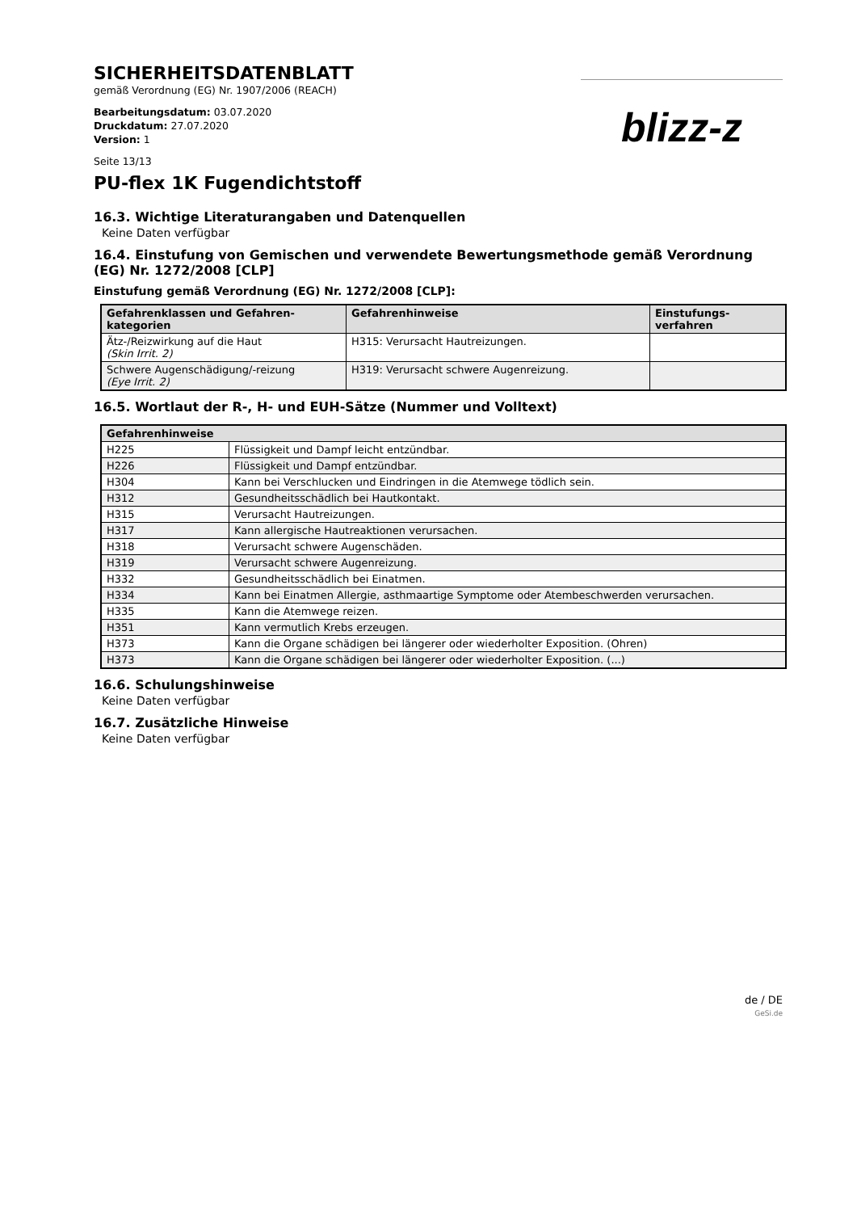SICHERHEITSDATENBLATT
gemäß Verordnung (EG) Nr. 1907/2006 (REACH)
Bearbeitungsdatum: 03.07.2020
Druckdatum: 27.07.2020
Version: 1
Seite 13/13
blizz-z
PU-flex 1K Fugendichtstoff
16.3. Wichtige Literaturangaben und Datenquellen
Keine Daten verfügbar
16.4. Einstufung von Gemischen und verwendete Bewertungsmethode gemäß Verordnung (EG) Nr. 1272/2008 [CLP]
Einstufung gemäß Verordnung (EG) Nr. 1272/2008 [CLP]:
| Gefahrenklassen und Gefahren-kategorien | Gefahrenhinweise | Einstufungs-verfahren |
| --- | --- | --- |
| Ätz-/Reizwirkung auf die Haut (Skin Irrit. 2) | H315: Verursacht Hautreizungen. | |
| Schwere Augenschädigung/-reizung (Eye Irrit. 2) | H319: Verursacht schwere Augenreizung. | |
16.5. Wortlaut der R-, H- und EUH-Sätze (Nummer und Volltext)
| Gefahrenhinweise | |
| --- | --- |
| H225 | Flüssigkeit und Dampf leicht entzündbar. |
| H226 | Flüssigkeit und Dampf entzündbar. |
| H304 | Kann bei Verschlucken und Eindringen in die Atemwege tödlich sein. |
| H312 | Gesundheitsschädlich bei Hautkontakt. |
| H315 | Verursacht Hautreizungen. |
| H317 | Kann allergische Hautreaktionen verursachen. |
| H318 | Verursacht schwere Augenschäden. |
| H319 | Verursacht schwere Augenreizung. |
| H332 | Gesundheitsschädlich bei Einatmen. |
| H334 | Kann bei Einatmen Allergie, asthmaartige Symptome oder Atembeschwerden verursachen. |
| H335 | Kann die Atemwege reizen. |
| H351 | Kann vermutlich Krebs erzeugen. |
| H373 | Kann die Organe schädigen bei längerer oder wiederholter Exposition. (Ohren) |
| H373 | Kann die Organe schädigen bei längerer oder wiederholter Exposition. (...) |
16.6. Schulungshinweise
Keine Daten verfügbar
16.7. Zusätzliche Hinweise
Keine Daten verfügbar
de / DE
GeSi.de